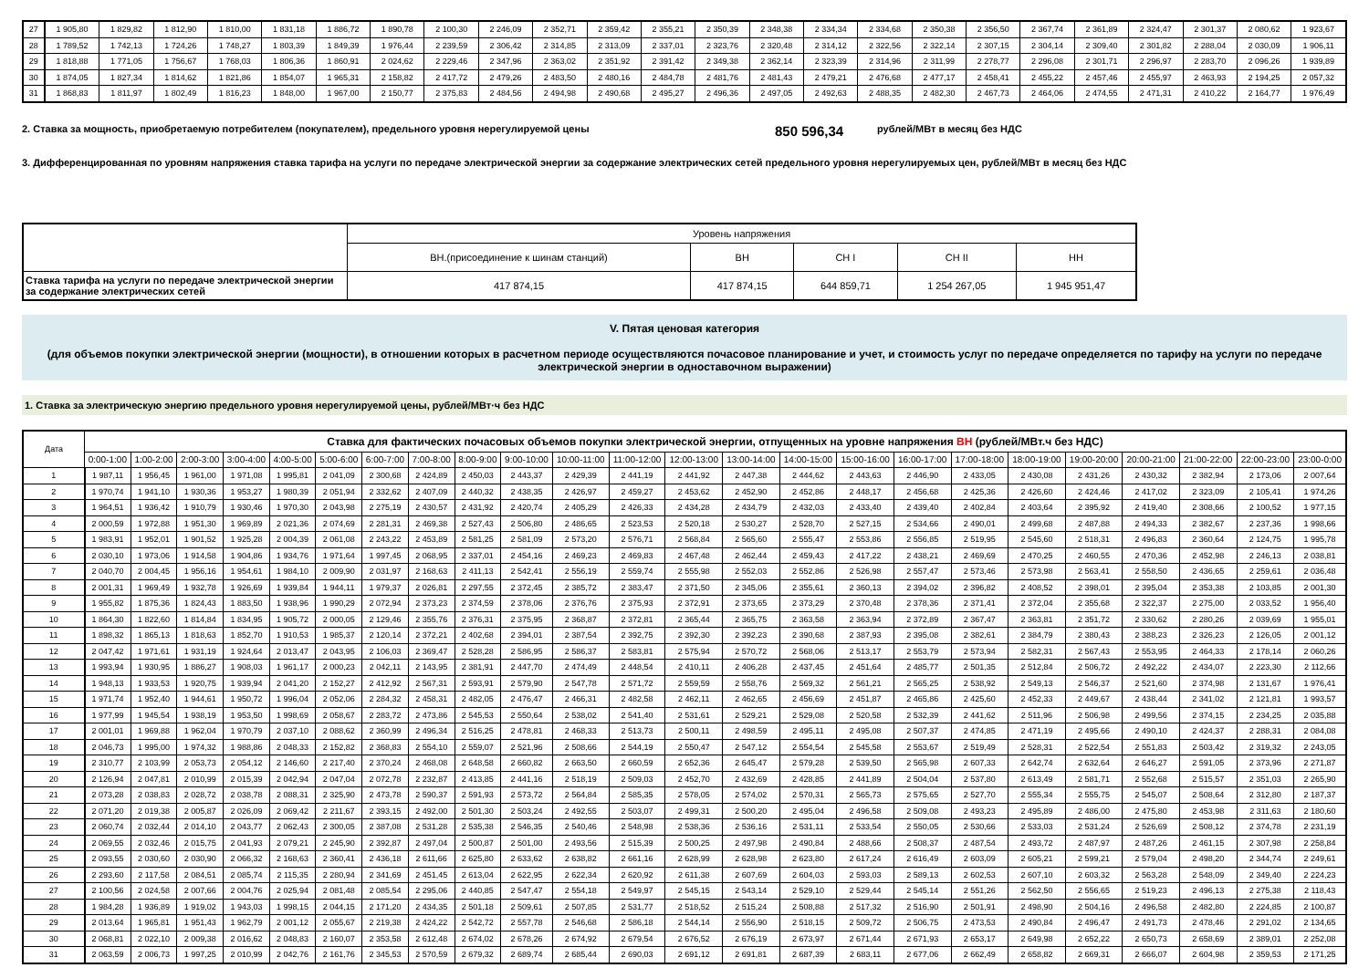| 27 | 1 905,80 | 1 829,82 | 1 812,90 | 1 810,00 | 1 831,18 | 1 886,72 | 1 890,78 | 2 100,30 | 2 246,09 | 2 352,71 | 2 359,42 | 2 355,21 | 2 350,39 | 2 348,38 | 2 334,34 | 2 334,68 | 2 350,38 | 2 356,50 | 2 367,74 | 2 361,89 | 2 324,47 | 2 301,37 | 2 080,62 | 1 923,67 |
| 28 | 1 789,52 | 1 742,13 | 1 724,26 | 1 748,27 | 1 803,39 | 1 849,39 | 1 976,44 | 2 239,59 | 2 306,42 | 2 314,85 | 2 313,09 | 2 337,01 | 2 323,76 | 2 320,48 | 2 314,12 | 2 322,56 | 2 322,14 | 2 307,15 | 2 304,14 | 2 309,40 | 2 301,82 | 2 288,04 | 2 030,09 | 1 906,11 |
| 29 | 1 818,88 | 1 771,05 | 1 756,67 | 1 768,03 | 1 806,36 | 1 860,91 | 2 024,62 | 2 229,46 | 2 347,96 | 2 363,02 | 2 351,92 | 2 391,42 | 2 349,38 | 2 362,14 | 2 323,39 | 2 314,96 | 2 311,99 | 2 278,77 | 2 296,08 | 2 301,71 | 2 296,97 | 2 283,70 | 2 096,26 | 1 939,89 |
| 30 | 1 874,05 | 1 827,34 | 1 814,62 | 1 821,86 | 1 854,07 | 1 965,31 | 2 158,82 | 2 417,72 | 2 479,26 | 2 483,50 | 2 480,16 | 2 484,78 | 2 481,76 | 2 481,43 | 2 479,21 | 2 476,68 | 2 477,17 | 2 458,41 | 2 455,22 | 2 457,46 | 2 455,97 | 2 463,93 | 2 194,25 | 2 057,32 |
| 31 | 1 868,83 | 1 811,97 | 1 802,49 | 1 816,23 | 1 848,00 | 1 967,00 | 2 150,77 | 2 375,83 | 2 484,56 | 2 494,98 | 2 490,68 | 2 495,27 | 2 496,36 | 2 497,05 | 2 492,63 | 2 488,35 | 2 482,30 | 2 467,73 | 2 464,06 | 2 474,55 | 2 471,31 | 2 410,22 | 2 164,77 | 1 976,49 |
2. Ставка за мощность, приобретаемую потребителем (покупателем), предельного уровня нерегулируемой цены 850 596,34 рублей/МВт в месяц без НДС
3. Дифференцированная по уровням напряжения ставка тарифа на услуги по передаче электрической энергии за содержание электрических сетей предельного уровня нерегулируемых цен, рублей/МВт в месяц без НДС
| | Уровень напряжения | | | | |
| | ВН.(присоединение к шинам станций) | ВН | СН I | СН II | НН |
| Ставка тарифа на услуги по передаче электрической энергии за содержание электрических сетей | 417 874,15 | 417 874,15 | 644 859,71 | 1 254 267,05 | 1 945 951,47 |
V. Пятая ценовая категория
(для объемов покупки электрической энергии (мощности), в отношении которых в расчетном периоде осуществляются почасовое планирование и учет, и стоимость услуг по передаче определяется по тарифу на услуги по передаче электрической энергии в одноставочном выражении)
1. Ставка за электрическую энергию предельного уровня нерегулируемой цены, рублей/МВт·ч без НДС
| Дата | Ставка для фактических почасовых объемов покупки электрической энергии, отпущенных на уровне напряжения ВН (рублей/МВт.ч без НДС) | | | | | | | | | | | | | | | | | | | | | | | |
| --- | --- | --- | --- | --- | --- | --- | --- | --- | --- | --- | --- | --- | --- | --- | --- | --- | --- | --- | --- | --- | --- | --- | --- | --- |
| | 0:00-1:00 | 1:00-2:00 | 2:00-3:00 | 3:00-4:00 | 4:00-5:00 | 5:00-6:00 | 6:00-7:00 | 7:00-8:00 | 8:00-9:00 | 9:00-10:00 | 10:00-11:00 | 11:00-12:00 | 12:00-13:00 | 13:00-14:00 | 14:00-15:00 | 15:00-16:00 | 16:00-17:00 | 17:00-18:00 | 18:00-19:00 | 19:00-20:00 | 20:00-21:00 | 21:00-22:00 | 22:00-23:00 | 23:00-0:00 |
| 1 | 1 987,11 | 1 956,45 | 1 961,00 | 1 971,08 | 1 995,81 | 2 041,09 | 2 300,68 | 2 424,89 | 2 450,03 | 2 443,37 | 2 429,39 | 2 441,19 | 2 441,92 | 2 447,38 | 2 444,62 | 2 443,63 | 2 446,90 | 2 433,05 | 2 430,08 | 2 431,26 | 2 430,32 | 2 382,94 | 2 173,06 | 2 007,64 |
| 2 | 1 970,74 | 1 941,10 | 1 930,36 | 1 953,27 | 1 980,39 | 2 051,94 | 2 332,62 | 2 407,09 | 2 440,32 | 2 438,35 | 2 426,97 | 2 459,27 | 2 453,62 | 2 452,90 | 2 452,86 | 2 448,17 | 2 456,68 | 2 425,36 | 2 426,60 | 2 424,46 | 2 417,02 | 2 323,09 | 2 105,41 | 1 974,26 |
| 3 | 1 964,51 | 1 936,42 | 1 910,79 | 1 930,46 | 1 970,30 | 2 043,98 | 2 275,19 | 2 430,57 | 2 431,92 | 2 420,74 | 2 405,29 | 2 426,33 | 2 434,28 | 2 434,79 | 2 432,03 | 2 433,40 | 2 439,40 | 2 402,84 | 2 403,64 | 2 395,92 | 2 419,40 | 2 308,66 | 2 100,52 | 1 977,15 |
| 4 | 2 000,59 | 1 972,88 | 1 951,30 | 1 969,89 | 2 021,36 | 2 074,69 | 2 281,31 | 2 469,38 | 2 527,43 | 2 506,80 | 2 486,65 | 2 523,53 | 2 520,18 | 2 530,27 | 2 528,70 | 2 527,15 | 2 534,66 | 2 490,01 | 2 499,68 | 2 487,88 | 2 494,33 | 2 382,67 | 2 237,36 | 1 998,66 |
| 5 | 1 983,91 | 1 952,01 | 1 901,52 | 1 925,28 | 2 004,39 | 2 061,08 | 2 243,22 | 2 453,89 | 2 581,25 | 2 581,09 | 2 573,20 | 2 576,71 | 2 568,84 | 2 565,60 | 2 555,47 | 2 553,86 | 2 556,85 | 2 519,95 | 2 545,60 | 2 518,31 | 2 496,83 | 2 360,64 | 2 124,75 | 1 995,78 |
| 6 | 2 030,10 | 1 973,06 | 1 914,58 | 1 904,86 | 1 934,76 | 1 971,64 | 1 997,45 | 2 068,95 | 2 337,01 | 2 454,16 | 2 469,23 | 2 469,83 | 2 467,48 | 2 462,44 | 2 459,43 | 2 417,22 | 2 438,21 | 2 469,69 | 2 470,25 | 2 460,55 | 2 470,36 | 2 452,98 | 2 246,13 | 2 038,81 |
| 7 | 2 040,70 | 2 004,45 | 1 956,16 | 1 954,61 | 1 984,10 | 2 009,90 | 2 031,97 | 2 168,63 | 2 411,13 | 2 542,41 | 2 556,19 | 2 559,74 | 2 555,98 | 2 552,03 | 2 552,86 | 2 526,98 | 2 557,47 | 2 573,46 | 2 573,98 | 2 563,41 | 2 558,50 | 2 436,65 | 2 259,61 | 2 036,48 |
| 8 | 2 001,31 | 1 969,49 | 1 932,78 | 1 926,69 | 1 939,84 | 1 944,11 | 1 979,37 | 2 026,81 | 2 297,55 | 2 372,45 | 2 385,72 | 2 383,47 | 2 371,50 | 2 345,06 | 2 355,61 | 2 360,13 | 2 394,02 | 2 396,82 | 2 408,52 | 2 398,01 | 2 395,04 | 2 353,38 | 2 103,85 | 2 001,30 |
| 9 | 1 955,82 | 1 875,36 | 1 824,43 | 1 883,50 | 1 938,96 | 1 990,29 | 2 072,94 | 2 373,23 | 2 374,59 | 2 378,06 | 2 376,76 | 2 375,93 | 2 372,91 | 2 373,65 | 2 373,29 | 2 370,48 | 2 378,36 | 2 371,41 | 2 372,04 | 2 355,68 | 2 322,37 | 2 275,00 | 2 033,52 | 1 956,40 |
| 10 | 1 864,30 | 1 822,60 | 1 814,84 | 1 834,95 | 1 905,72 | 2 000,05 | 2 129,46 | 2 355,76 | 2 376,31 | 2 375,95 | 2 368,87 | 2 372,81 | 2 365,44 | 2 365,75 | 2 363,58 | 2 363,94 | 2 372,89 | 2 367,47 | 2 363,81 | 2 351,72 | 2 330,62 | 2 280,26 | 2 039,69 | 1 955,01 |
| 11 | 1 898,32 | 1 865,13 | 1 818,63 | 1 852,70 | 1 910,53 | 1 985,37 | 2 120,14 | 2 372,21 | 2 402,68 | 2 394,01 | 2 387,54 | 2 392,75 | 2 392,30 | 2 392,23 | 2 390,68 | 2 387,93 | 2 395,08 | 2 382,61 | 2 384,79 | 2 380,43 | 2 388,23 | 2 326,23 | 2 126,05 | 2 001,12 |
| 12 | 2 047,42 | 1 971,61 | 1 931,19 | 1 924,64 | 2 013,47 | 2 043,95 | 2 106,03 | 2 369,47 | 2 528,28 | 2 586,95 | 2 586,37 | 2 583,81 | 2 575,94 | 2 570,72 | 2 568,06 | 2 513,17 | 2 553,79 | 2 573,94 | 2 582,31 | 2 567,43 | 2 553,95 | 2 464,33 | 2 178,14 | 2 060,26 |
| 13 | 1 993,94 | 1 930,95 | 1 886,27 | 1 908,03 | 1 961,17 | 2 000,23 | 2 042,11 | 2 143,95 | 2 381,91 | 2 447,70 | 2 474,49 | 2 448,54 | 2 410,11 | 2 406,28 | 2 437,45 | 2 451,64 | 2 485,77 | 2 501,35 | 2 512,84 | 2 506,72 | 2 492,22 | 2 434,07 | 2 223,30 | 2 112,66 |
| 14 | 1 948,13 | 1 933,53 | 1 920,75 | 1 939,94 | 2 041,20 | 2 152,27 | 2 412,92 | 2 567,31 | 2 593,91 | 2 579,90 | 2 547,78 | 2 571,72 | 2 559,59 | 2 558,76 | 2 569,32 | 2 561,21 | 2 565,25 | 2 538,92 | 2 549,13 | 2 546,37 | 2 521,60 | 2 374,98 | 2 131,67 | 1 976,41 |
| 15 | 1 971,74 | 1 952,40 | 1 944,61 | 1 950,72 | 1 996,04 | 2 052,06 | 2 284,32 | 2 458,31 | 2 482,05 | 2 476,47 | 2 466,31 | 2 482,58 | 2 462,11 | 2 462,65 | 2 456,69 | 2 451,87 | 2 465,86 | 2 425,60 | 2 452,33 | 2 449,67 | 2 438,44 | 2 341,02 | 2 121,81 | 1 993,57 |
| 16 | 1 977,99 | 1 945,54 | 1 938,19 | 1 953,50 | 1 998,69 | 2 058,67 | 2 283,72 | 2 473,86 | 2 545,53 | 2 550,64 | 2 538,02 | 2 541,40 | 2 531,61 | 2 529,21 | 2 529,08 | 2 520,58 | 2 532,39 | 2 441,62 | 2 511,96 | 2 506,98 | 2 499,56 | 2 374,15 | 2 234,25 | 2 035,88 |
| 17 | 2 001,01 | 1 969,88 | 1 962,04 | 1 970,79 | 2 037,10 | 2 088,62 | 2 360,99 | 2 496,34 | 2 516,25 | 2 478,81 | 2 468,33 | 2 513,73 | 2 500,11 | 2 498,59 | 2 495,11 | 2 495,08 | 2 507,37 | 2 474,85 | 2 471,19 | 2 495,66 | 2 490,10 | 2 424,37 | 2 288,31 | 2 084,08 |
| 18 | 2 046,73 | 1 995,00 | 1 974,32 | 1 988,86 | 2 048,33 | 2 152,82 | 2 368,83 | 2 554,10 | 2 559,07 | 2 521,96 | 2 508,66 | 2 544,19 | 2 550,47 | 2 547,12 | 2 554,54 | 2 545,58 | 2 553,67 | 2 519,49 | 2 528,31 | 2 522,54 | 2 551,83 | 2 503,42 | 2 319,32 | 2 243,05 |
| 19 | 2 310,77 | 2 103,99 | 2 053,73 | 2 054,12 | 2 146,60 | 2 217,40 | 2 370,24 | 2 468,08 | 2 648,58 | 2 660,82 | 2 663,50 | 2 660,59 | 2 652,36 | 2 645,47 | 2 579,28 | 2 539,50 | 2 565,98 | 2 607,33 | 2 642,74 | 2 632,64 | 2 646,27 | 2 591,05 | 2 373,96 | 2 271,87 |
| 20 | 2 126,94 | 2 047,81 | 2 010,99 | 2 015,39 | 2 042,94 | 2 047,04 | 2 072,78 | 2 232,87 | 2 413,85 | 2 441,16 | 2 518,19 | 2 509,03 | 2 452,70 | 2 432,69 | 2 428,85 | 2 441,89 | 2 504,04 | 2 537,80 | 2 613,49 | 2 581,71 | 2 552,68 | 2 515,57 | 2 351,03 | 2 265,90 |
| 21 | 2 073,28 | 2 038,83 | 2 028,72 | 2 038,78 | 2 088,31 | 2 325,90 | 2 473,78 | 2 590,37 | 2 591,93 | 2 573,72 | 2 564,84 | 2 585,35 | 2 578,05 | 2 574,02 | 2 570,31 | 2 565,73 | 2 575,65 | 2 527,70 | 2 555,34 | 2 555,75 | 2 545,07 | 2 508,64 | 2 312,80 | 2 187,37 |
| 22 | 2 071,20 | 2 019,38 | 2 005,87 | 2 026,09 | 2 069,42 | 2 211,67 | 2 393,15 | 2 492,00 | 2 501,30 | 2 503,24 | 2 492,55 | 2 503,07 | 2 499,31 | 2 500,20 | 2 495,04 | 2 496,58 | 2 509,08 | 2 493,23 | 2 495,89 | 2 486,00 | 2 475,80 | 2 453,98 | 2 311,63 | 2 180,60 |
| 23 | 2 060,74 | 2 032,44 | 2 014,10 | 2 043,77 | 2 062,43 | 2 300,05 | 2 387,08 | 2 531,28 | 2 535,38 | 2 546,35 | 2 540,46 | 2 548,98 | 2 538,36 | 2 536,16 | 2 531,11 | 2 533,54 | 2 550,05 | 2 530,66 | 2 533,03 | 2 531,24 | 2 526,69 | 2 508,12 | 2 374,78 | 2 231,19 |
| 24 | 2 069,55 | 2 032,46 | 2 015,75 | 2 041,93 | 2 079,21 | 2 245,90 | 2 392,87 | 2 497,04 | 2 500,87 | 2 501,00 | 2 493,56 | 2 515,39 | 2 500,25 | 2 497,98 | 2 490,84 | 2 488,66 | 2 508,37 | 2 487,54 | 2 493,72 | 2 487,97 | 2 487,26 | 2 461,15 | 2 307,98 | 2 258,84 |
| 25 | 2 093,55 | 2 030,60 | 2 030,90 | 2 066,32 | 2 168,63 | 2 360,41 | 2 436,18 | 2 611,66 | 2 625,80 | 2 633,62 | 2 638,82 | 2 661,16 | 2 628,99 | 2 628,98 | 2 623,80 | 2 617,24 | 2 616,49 | 2 603,09 | 2 605,21 | 2 599,21 | 2 579,04 | 2 498,20 | 2 344,74 | 2 249,61 |
| 26 | 2 293,60 | 2 117,58 | 2 084,51 | 2 085,74 | 2 115,35 | 2 280,94 | 2 341,69 | 2 451,45 | 2 613,04 | 2 622,95 | 2 622,34 | 2 620,92 | 2 611,38 | 2 607,69 | 2 604,03 | 2 593,03 | 2 589,13 | 2 602,53 | 2 607,10 | 2 603,32 | 2 563,28 | 2 548,09 | 2 349,40 | 2 224,23 |
| 27 | 2 100,56 | 2 024,58 | 2 007,66 | 2 004,76 | 2 025,94 | 2 081,48 | 2 085,54 | 2 295,06 | 2 440,85 | 2 547,47 | 2 554,18 | 2 549,97 | 2 545,15 | 2 543,14 | 2 529,10 | 2 529,44 | 2 545,14 | 2 551,26 | 2 562,50 | 2 556,65 | 2 519,23 | 2 496,13 | 2 275,38 | 2 118,43 |
| 28 | 1 984,28 | 1 936,89 | 1 919,02 | 1 943,03 | 1 998,15 | 2 044,15 | 2 171,20 | 2 434,35 | 2 501,18 | 2 509,61 | 2 507,85 | 2 531,77 | 2 518,52 | 2 515,24 | 2 508,88 | 2 517,32 | 2 516,90 | 2 501,91 | 2 498,90 | 2 504,16 | 2 496,58 | 2 482,80 | 2 224,85 | 2 100,87 |
| 29 | 2 013,64 | 1 965,81 | 1 951,43 | 1 962,79 | 2 001,12 | 2 055,67 | 2 219,38 | 2 424,22 | 2 542,72 | 2 557,78 | 2 546,68 | 2 586,18 | 2 544,14 | 2 556,90 | 2 518,15 | 2 509,72 | 2 506,75 | 2 473,53 | 2 490,84 | 2 496,47 | 2 491,73 | 2 478,46 | 2 291,02 | 2 134,65 |
| 30 | 2 068,81 | 2 022,10 | 2 009,38 | 2 016,62 | 2 048,83 | 2 160,07 | 2 353,58 | 2 612,48 | 2 674,02 | 2 678,26 | 2 674,92 | 2 679,54 | 2 676,52 | 2 676,19 | 2 673,97 | 2 671,44 | 2 671,93 | 2 653,17 | 2 649,98 | 2 652,22 | 2 650,73 | 2 658,69 | 2 389,01 | 2 252,08 |
| 31 | 2 063,59 | 2 006,73 | 1 997,25 | 2 010,99 | 2 042,76 | 2 161,76 | 2 345,53 | 2 570,59 | 2 679,32 | 2 689,74 | 2 685,44 | 2 690,03 | 2 691,12 | 2 691,81 | 2 687,39 | 2 683,11 | 2 677,06 | 2 662,49 | 2 658,82 | 2 669,31 | 2 666,07 | 2 604,98 | 2 359,53 | 2 171,25 |